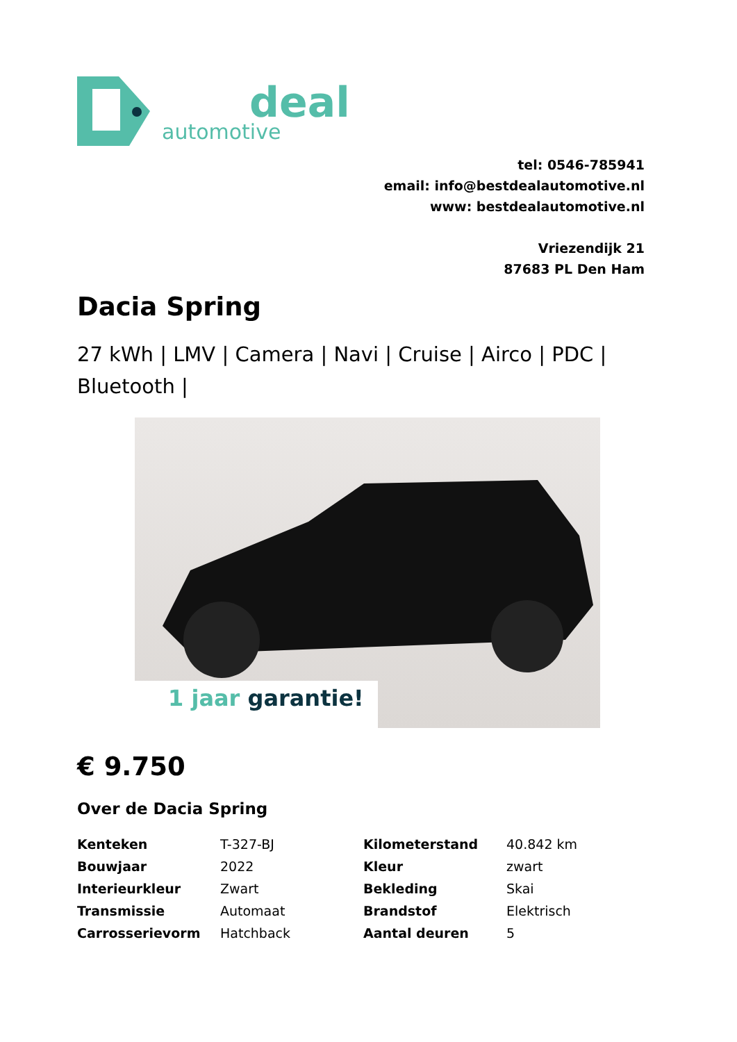deal
automotive
tel: 0546-785941
email: info@bestdealautomotive.nl
www: bestdealautomotive.nl
Vriezendijk 21
87683 PL Den Ham
Dacia Spring
27 kWh | LMV | Camera | Navi | Cruise | Airco | PDC | Bluetooth |
1 jaar garantie!
€ 9.750
Over de Dacia Spring
| Kenteken | T-327-BJ | Kilometerstand | 40.842 km |
| Bouwjaar | 2022 | Kleur | zwart |
| Interieurkleur | Zwart | Bekleding | Skai |
| Transmissie | Automaat | Brandstof | Elektrisch |
| Carrosserievorm | Hatchback | Aantal deuren | 5 |